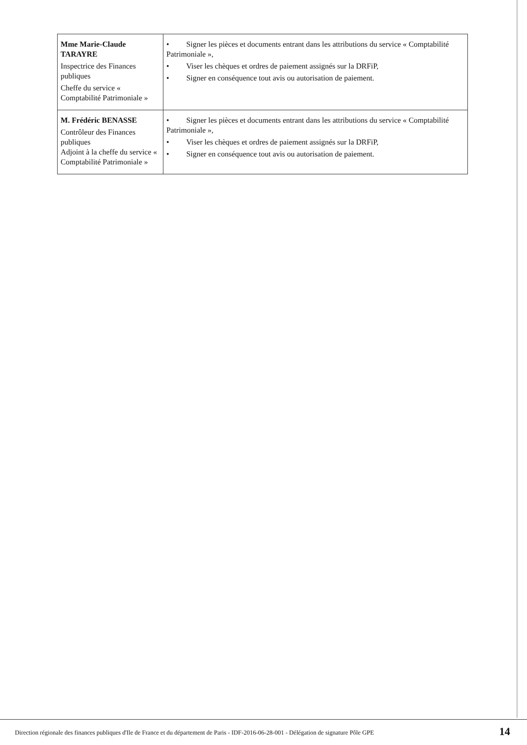| Mme Marie-Claude TARAYRE Inspectrice des Finances publiques Cheffe du service « Comptabilité Patrimoniale » | • Signer les pièces et documents entrant dans les attributions du service « Comptabilité Patrimoniale », • Viser les chèques et ordres de paiement assignés sur la DRFiP, • Signer en conséquence tout avis ou autorisation de paiement. |
| M. Frédéric BENASSE Contrôleur des Finances publiques Adjoint à la cheffe du service « Comptabilité Patrimoniale » | • Signer les pièces et documents entrant dans les attributions du service « Comptabilité Patrimoniale », • Viser les chèques et ordres de paiement assignés sur la DRFiP, • Signer en conséquence tout avis ou autorisation de paiement. |
Direction régionale des finances publiques d'Ile de France et du département de Paris - IDF-2016-06-28-001 - Délégation de signature Pôle GPE
14